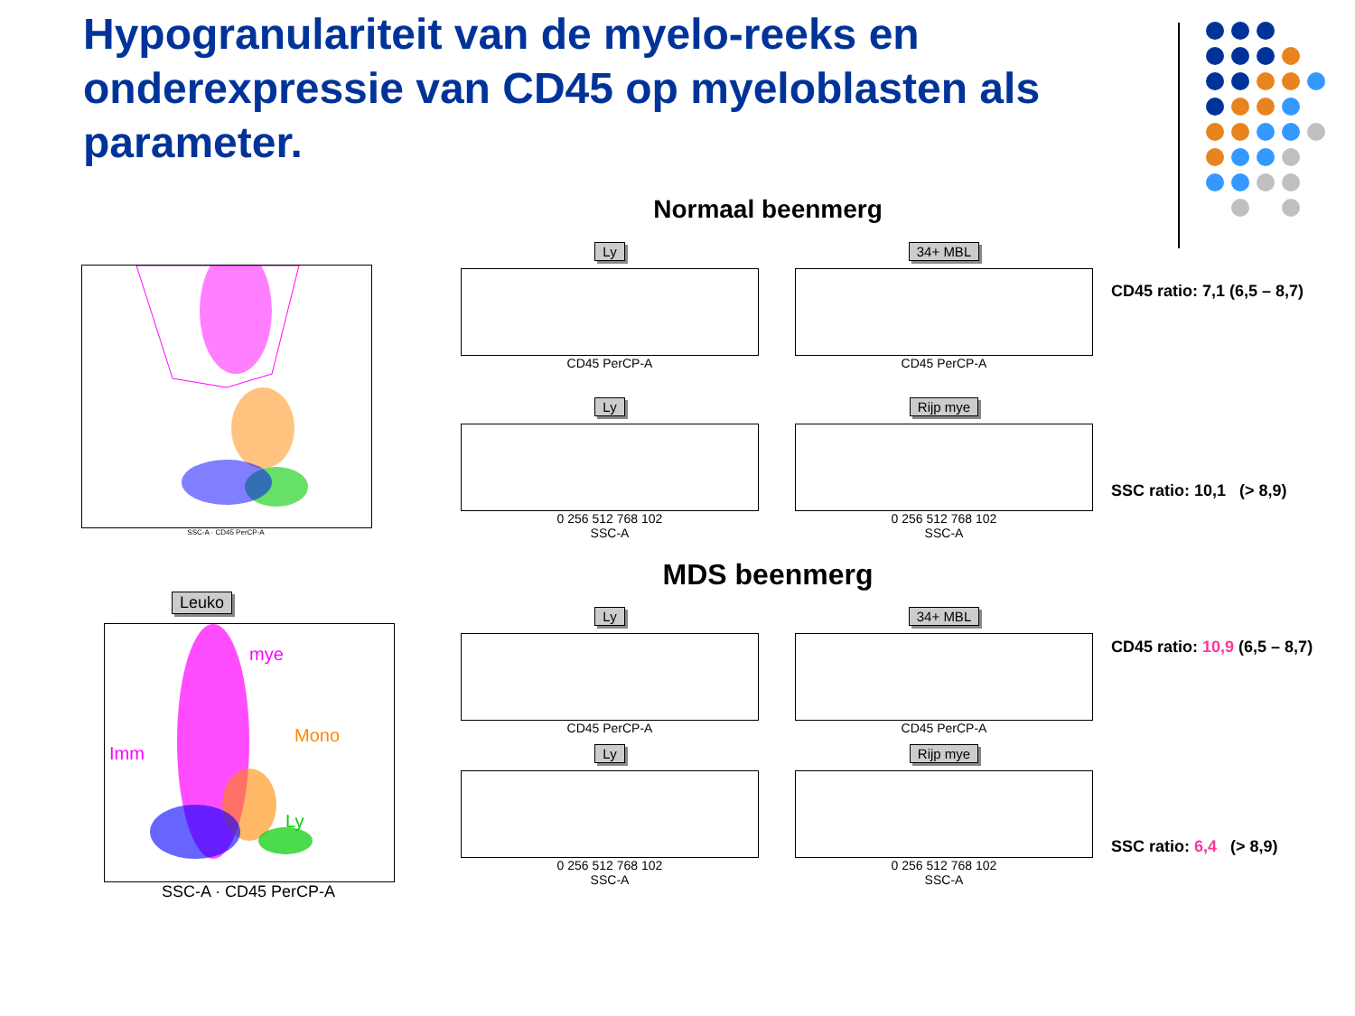Hypogranulariteit van de myelo-reeks en onderexpressie van CD45 op myeloblasten als parameter.
Normaal beenmerg
SSC-A · CD45 PerCP-A
Ly
CD45 PerCP-A
Ly
0 256 512 768 102
SSC-A
34+ MBL
CD45 PerCP-A
Rijp mye
0 256 512 768 102
SSC-A
CD45 ratio: 7,1 (6,5 – 8,7)
SSC ratio: 10,1 (> 8,9)
MDS beenmerg
Leuko
mye
Imm
Mono
Ly
SSC-A · CD45 PerCP-A
Ly
CD45 PerCP-A
Ly
0 256 512 768 102
SSC-A
34+ MBL
CD45 PerCP-A
Rijp mye
0 256 512 768 102
SSC-A
CD45 ratio: 10,9 (6,5 – 8,7)
SSC ratio: 6,4 (> 8,9)